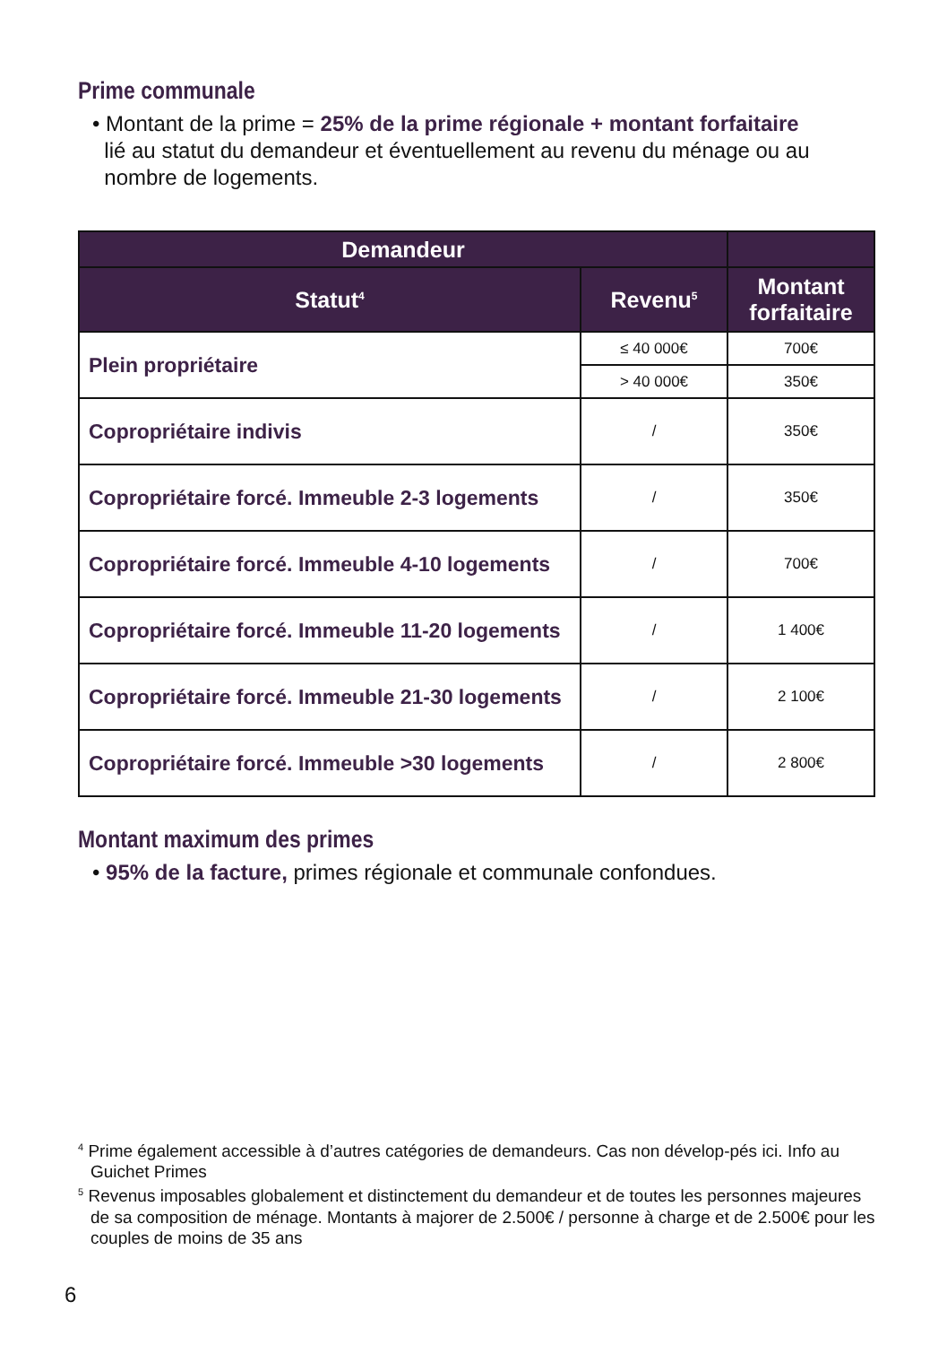Prime communale
• Montant de la prime = 25% de la prime régionale + montant forfaitaire
lié au statut du demandeur et éventuellement au revenu du ménage ou au
nombre de logements.
| Demandeur | | |
| --- | --- | --- |
| Statut<sup>4</sup> | Revenu<sup>5</sup> | Montant forfaitaire |
| Plein propriétaire | ≤ 40 000€ | 700€ |
| | > 40 000€ | 350€ |
| Copropriétaire indivis | / | 350€ |
| Copropriétaire forcé. Immeuble 2-3 logements | / | 350€ |
| Copropriétaire forcé. Immeuble 4-10 logements | / | 700€ |
| Copropriétaire forcé. Immeuble 11-20 logements | / | 1 400€ |
| Copropriétaire forcé. Immeuble 21-30 logements | / | 2 100€ |
| Copropriétaire forcé. Immeuble >30 logements | / | 2 800€ |
Montant maximum des primes
• 95% de la facture, primes régionale et communale confondues.
<sup>4</sup> Prime également accessible à d’autres catégories de demandeurs. Cas non dévelop-pés ici. Info au Guichet Primes
<sup>5</sup> Revenus imposables globalement et distinctement du demandeur et de toutes les personnes majeures de sa composition de ménage. Montants à majorer de 2.500€ / personne à charge et de 2.500€ pour les couples de moins de 35 ans
6